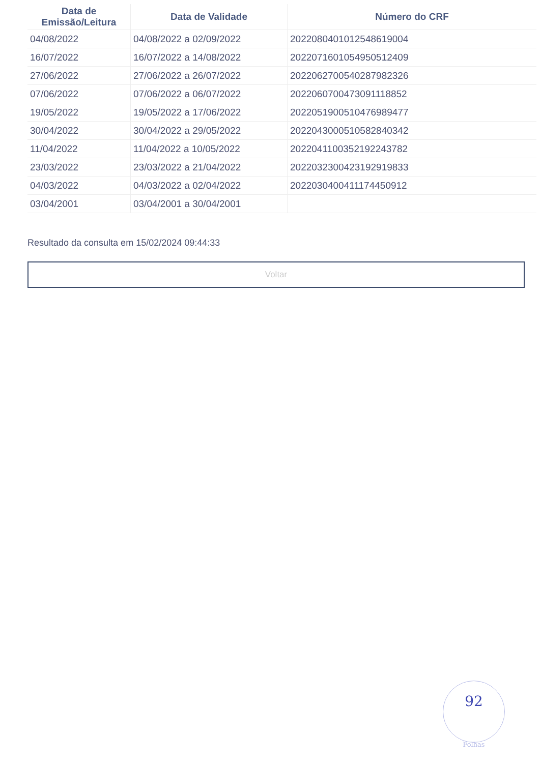| Data de Emissão/Leitura | Data de Validade | Número do CRF |
| --- | --- | --- |
| 04/08/2022 | 04/08/2022 a 02/09/2022 | 2022080401012548619004 |
| 16/07/2022 | 16/07/2022 a 14/08/2022 | 2022071601054950512409 |
| 27/06/2022 | 27/06/2022 a 26/07/2022 | 2022062700540287982326 |
| 07/06/2022 | 07/06/2022 a 06/07/2022 | 2022060700473091118852 |
| 19/05/2022 | 19/05/2022 a 17/06/2022 | 2022051900510476989477 |
| 30/04/2022 | 30/04/2022 a 29/05/2022 | 2022043000510582840342 |
| 11/04/2022 | 11/04/2022 a 10/05/2022 | 2022041100352192243782 |
| 23/03/2022 | 23/03/2022 a 21/04/2022 | 2022032300423192919833 |
| 04/03/2022 | 04/03/2022 a 02/04/2022 | 2022030400411174450912 |
| 03/04/2001 | 03/04/2001 a 30/04/2001 | |
Resultado da consulta em 15/02/2024 09:44:33
Voltar
92
Folhas